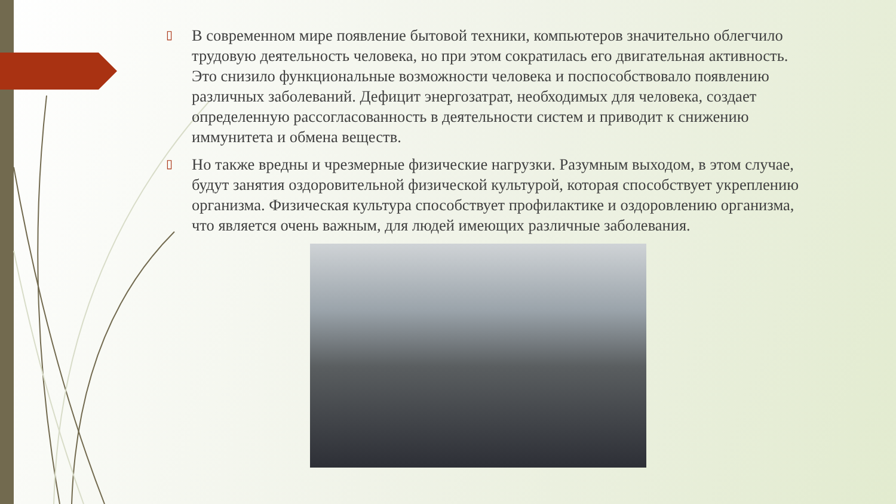▯
В современном мире появление бытовой техники, компьютеров значительно облегчило трудовую деятельность человека, но при этом сократилась его двигательная активность. Это снизило функциональные возможности человека и поспособствовало появлению различных заболеваний. Дефицит энергозатрат, необходимых для человека, создает определенную рассогласованность в деятельности систем и приводит к снижению иммунитета и обмена веществ.
▯
Но также вредны и чрезмерные физические нагрузки. Разумным выходом, в этом случае, будут занятия оздоровительной физической культурой, которая способствует укреплению организма. Физическая культура способствует профилактике и оздоровлению организма, что является очень важным, для людей имеющих различные заболевания.